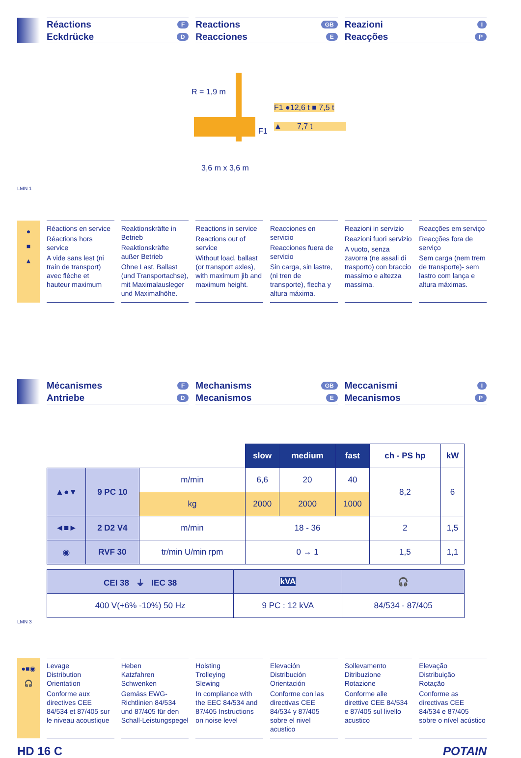Réactions F
Eckdrücke D
Reactions GB
Reacciones E
Reazioni I
Reacções P
R = 1,9 m
F1
3,6 m x 3,6 m
F1 ●12,6 t ■ 7,5 t
▲ 7,7 t
LMN 1
●
■
▲
Réactions en service
Réactions hors service
A vide sans lest (ni train de transport) avec flèche et hauteur maximum
Reaktionskräfte in Betrieb
Reaktionskräfte außer Betrieb
Ohne Last, Ballast (und Transportachse), mit Maximalausleger und Maximalhöhe.
Reactions in service
Reactions out of service
Without load, ballast (or transport axles), with maximum jib and maximum height.
Reacciones en servicio
Reacciones fuera de servicio
Sin carga, sin lastre, (ni tren de transporte), flecha y altura máxima.
Reazioni in servizio
Reazioni fuori servizio
A vuoto, senza zavorra (ne assali di trasporto) con braccio massimo e altezza massima.
Reacções em serviço
Reacções fora de serviço
Sem carga (nem trem de transporte)- sem lastro com lança e altura máximas.
Mécanismes F
Antriebe D
Mechanisms GB
Mecanismos E
Meccanismi I
Mecanismos P
| | | | slow | medium | fast | ch - PS hp | kW |
| ▲●▼ | 9 PC 10 | m/min | 6,6 | 20 | 40 | 8,2 | 6 |
| | | kg | 2000 | 2000 | 1000 | | |
| ◄■► | 2 D2 V4 | m/min | 18 - 36 | | | 2 | 1,5 |
| ◉ | RVF 30 | tr/min U/min rpm | 0 → 1 | | | 1,5 | 1,1 |
| CEI 38 ⏚ IEC 38 | kVA | 🎧 |
| 400 V(+6% -10%) 50 Hz | 9 PC : 12 kVA | 84/534 - 87/405 |
LMN 3
●■◉
🎧
Levage
Distribution
Orientation
Conforme aux directives CEE 84/534 et 87/405 sur le niveau acoustique
Heben
Katzfahren
Schwenken
Gemäss EWG-Richtlinien 84/534 und 87/405 für den Schall-Leistungspegel
Hoisting
Trolleying
Slewing
In compliance with the EEC 84/534 and 87/405 Instructions on noise level
Elevación
Distribución
Orientación
Conforme con las directivas CEE 84/534 y 87/405 sobre el nivel acustico
Sollevamento
Ditribuzione
Rotazione
Conforme alle direttive CEE 84/534 e 87/405 sul livello acustico
Elevação
Distribuição
Rotação
Conforme as directivas CEE 84/534 e 87/405 sobre o nível acústico
HD 16 C POTAIN